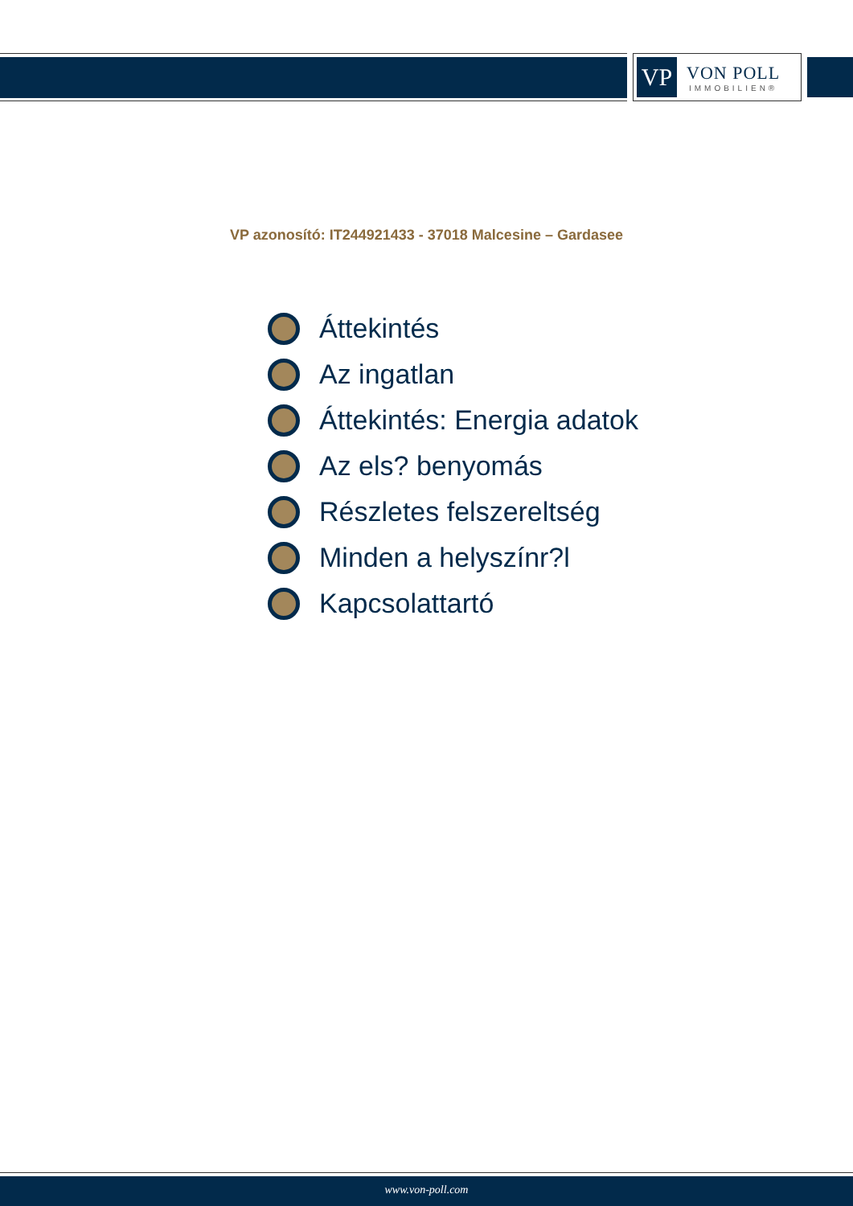VP
VON POLL
IMMOBILIEN®
VP azonosító: IT244921433 - 37018 Malcesine – Gardasee
Áttekintés
Az ingatlan
Áttekintés: Energia adatok
Az els? benyomás
Részletes felszereltség
Minden a helyszínr?l
Kapcsolattartó
www.von-poll.com